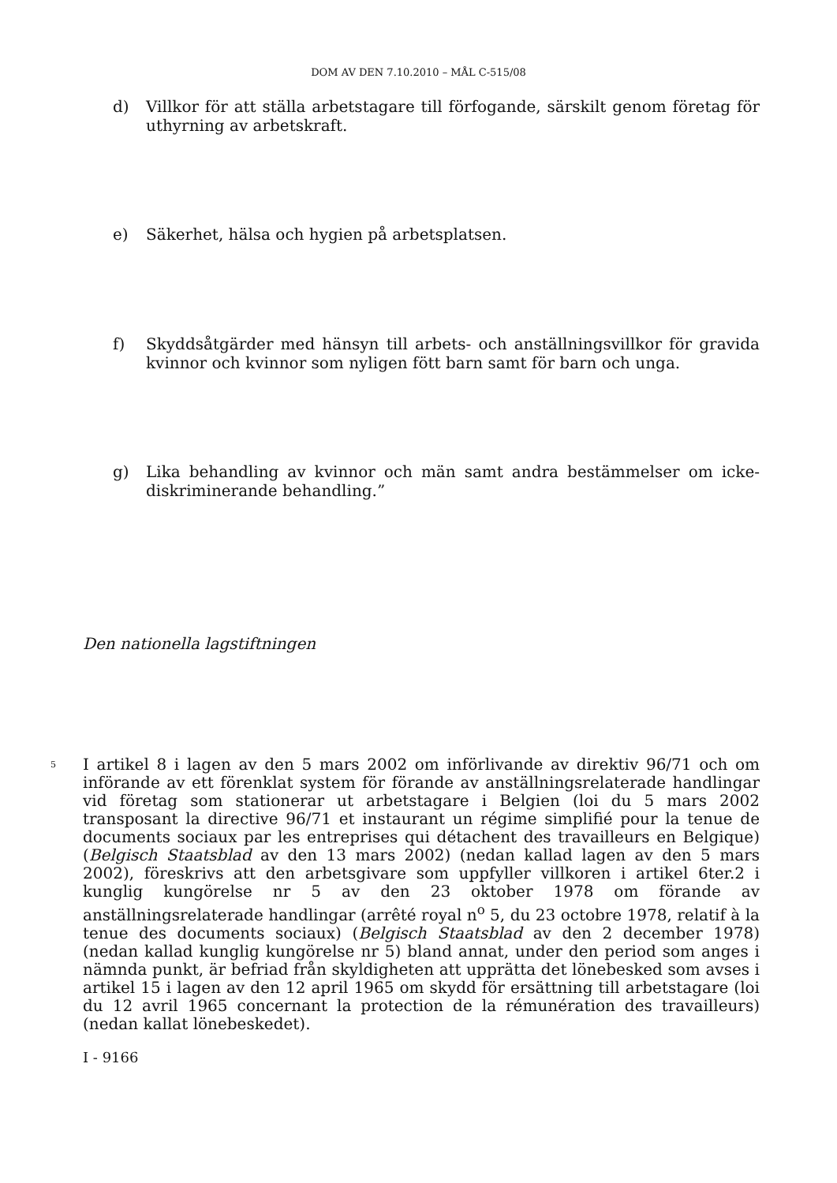DOM AV DEN 7.10.2010 – MÅL C-515/08
d) Villkor för att ställa arbetstagare till förfogande, särskilt genom företag för uthyrning av arbetskraft.
e) Säkerhet, hälsa och hygien på arbetsplatsen.
f) Skyddsåtgärder med hänsyn till arbets- och anställningsvillkor för gravida kvinnor och kvinnor som nyligen fött barn samt för barn och unga.
g) Lika behandling av kvinnor och män samt andra bestämmelser om icke-diskriminerande behandling.”
Den nationella lagstiftningen
5
I artikel 8 i lagen av den 5 mars 2002 om införlivande av direktiv 96/71 och om införande av ett förenklat system för förande av anställningsrelaterade handlingar vid företag som stationerar ut arbetstagare i Belgien (loi du 5 mars 2002 transposant la directive 96/71 et instaurant un régime simplifié pour la tenue de documents sociaux par les entreprises qui détachent des travailleurs en Belgique) (Belgisch Staatsblad av den 13 mars 2002) (nedan kallad lagen av den 5 mars 2002), föreskrivs att den arbetsgivare som uppfyller villkoren i artikel 6ter.2 i kunglig kungörelse nr 5 av den 23 oktober 1978 om förande av anställningsrelaterade handlingar (arrêté royal n<sup>o</sup> 5, du 23 octobre 1978, relatif à la tenue des documents sociaux) (Belgisch Staatsblad av den 2 december 1978) (nedan kallad kunglig kungörelse nr 5) bland annat, under den period som anges i nämnda punkt, är befriad från skyldigheten att upprätta det lönebesked som avses i artikel 15 i lagen av den 12 april 1965 om skydd för ersättning till arbetstagare (loi du 12 avril 1965 concernant la protection de la rémunération des travailleurs) (nedan kallat lönebeskedet).
I - 9166